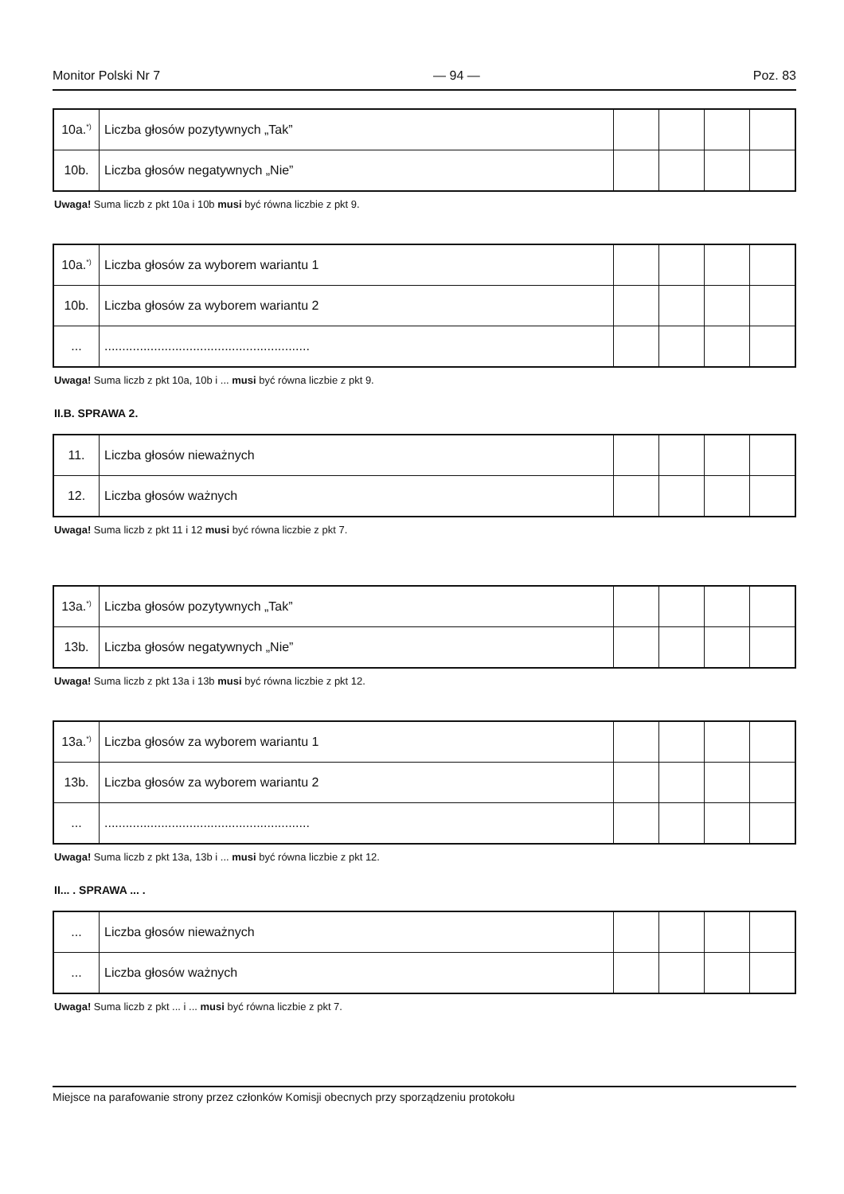Monitor Polski Nr 7 — 94 — Poz. 83
| 10a.<sup>*)</sup> | Liczba głosów pozytywnych „Tak” | | | | |
| 10b. | Liczba głosów negatywnych „Nie” | | | | |
Uwaga! Suma liczb z pkt 10a i 10b musi być równa liczbie z pkt 9.
| 10a.<sup>*)</sup> | Liczba głosów za wyborem wariantu 1 | | | | |
| 10b. | Liczba głosów za wyborem wariantu 2 | | | | |
| ... | .......................................................... | | | | |
Uwaga! Suma liczb z pkt 10a, 10b i ... musi być równa liczbie z pkt 9.
II.B. SPRAWA 2.
| 11. | Liczba głosów nieważnych | | | | |
| 12. | Liczba głosów ważnych | | | | |
Uwaga! Suma liczb z pkt 11 i 12 musi być równa liczbie z pkt 7.
| 13a.<sup>*)</sup> | Liczba głosów pozytywnych „Tak” | | | | |
| 13b. | Liczba głosów negatywnych „Nie” | | | | |
Uwaga! Suma liczb z pkt 13a i 13b musi być równa liczbie z pkt 12.
| 13a.<sup>*)</sup> | Liczba głosów za wyborem wariantu 1 | | | | |
| 13b. | Liczba głosów za wyborem wariantu 2 | | | | |
| ... | .......................................................... | | | | |
Uwaga! Suma liczb z pkt 13a, 13b i ... musi być równa liczbie z pkt 12.
II... . SPRAWA ... .
| ... | Liczba głosów nieważnych | | | | |
| ... | Liczba głosów ważnych | | | | |
Uwaga! Suma liczb z pkt ... i ... musi być równa liczbie z pkt 7.
Miejsce na parafowanie strony przez członków Komisji obecnych przy sporządzeniu protokołu